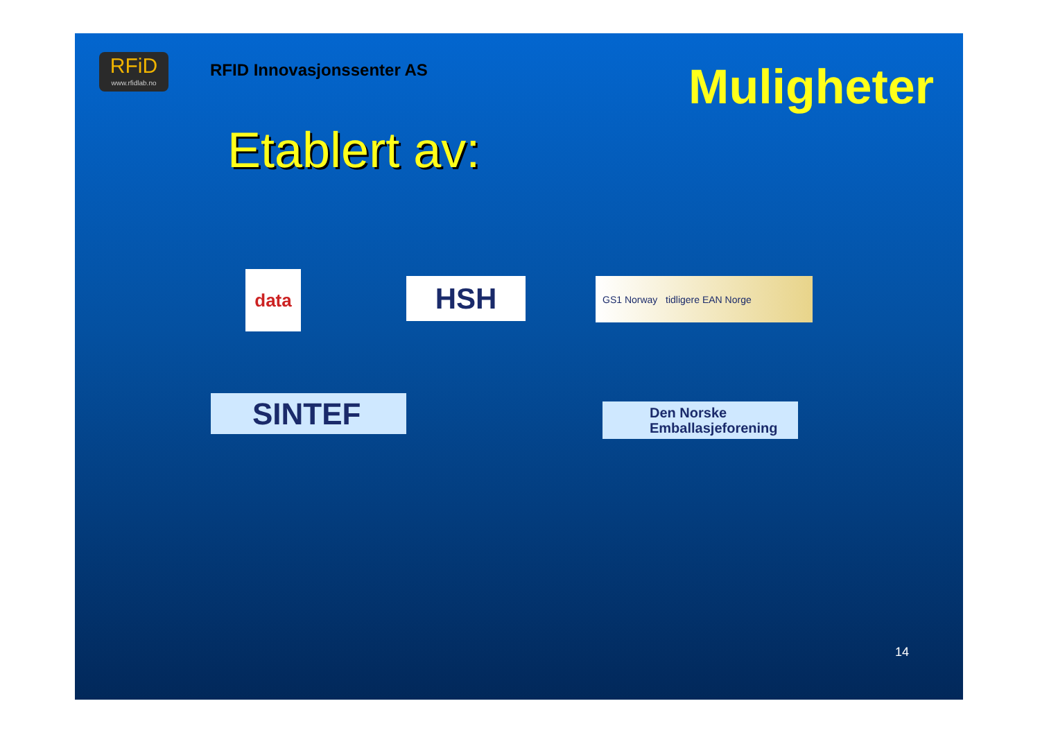RFiD
www.rfidlab.no
RFID Innovasjonssenter AS
Muligheter
Etablert av:
data HSH GS1 Norway tidligere EAN Norge
SINTEF
Den Norske
Emballasjeforening
14